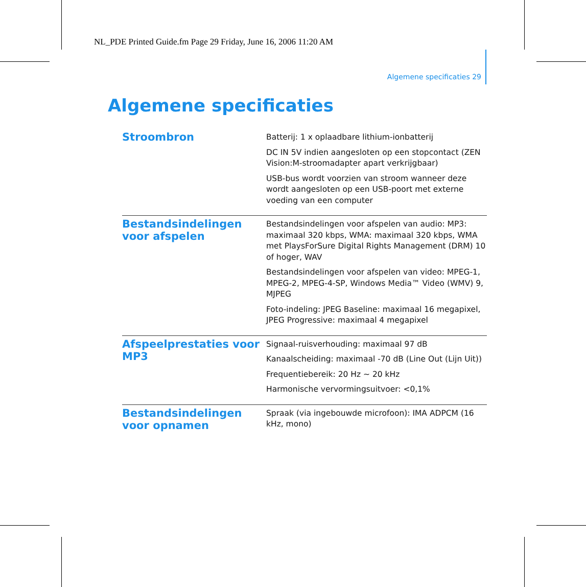NL_PDE Printed Guide.fm Page 29 Friday, June 16, 2006 11:20 AM
Algemene specificaties 29
Algemene specificaties
| Stroombron | Batterij: 1 x oplaadbare lithium-ionbatterij DC IN 5V indien aangesloten op een stopcontact (ZEN Vision:M-stroomadapter apart verkrijgbaar) USB-bus wordt voorzien van stroom wanneer deze wordt aangesloten op een USB-poort met externe voeding van een computer |
| Bestandsindelingen voor afspelen | Bestandsindelingen voor afspelen van audio: MP3: maximaal 320 kbps, WMA: maximaal 320 kbps, WMA met PlaysForSure Digital Rights Management (DRM) 10 of hoger, WAV Bestandsindelingen voor afspelen van video: MPEG-1, MPEG-2, MPEG-4-SP, Windows Media™ Video (WMV) 9, MJPEG Foto-indeling: JPEG Baseline: maximaal 16 megapixel, JPEG Progressive: maximaal 4 megapixel |
| Afspeelprestaties voor MP3 | Signaal-ruisverhouding: maximaal 97 dB Kanaalscheiding: maximaal -70 dB (Line Out (Lijn Uit)) Frequentiebereik: 20 Hz ~ 20 kHz Harmonische vervormingsuitvoer: <0,1% |
| Bestandsindelingen voor opnamen | Spraak (via ingebouwde microfoon): IMA ADPCM (16 kHz, mono) |